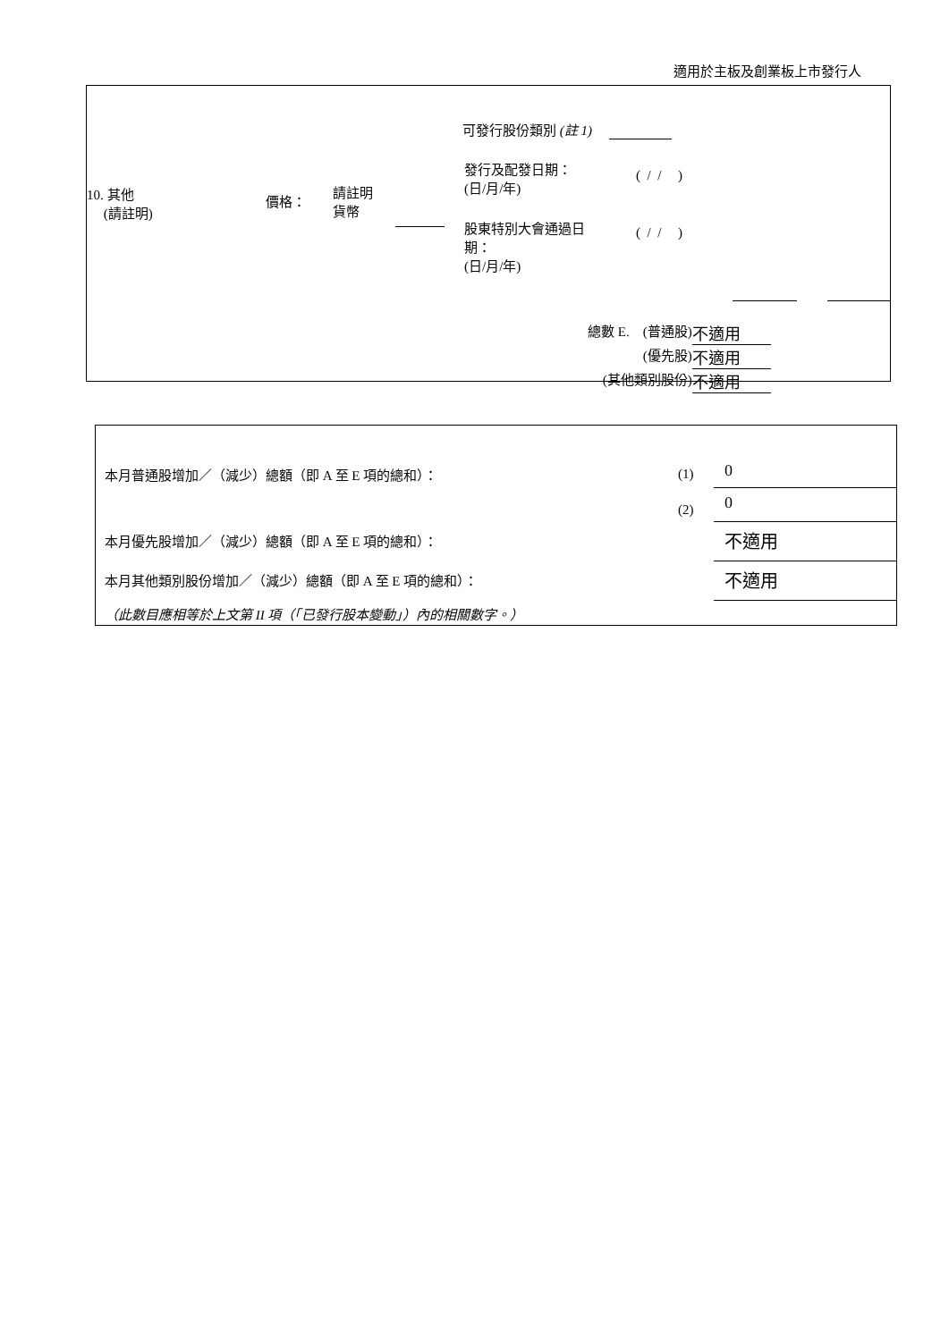適用於主板及創業板上市發行人
| 10. 其他 (請註明) | 價格： | 請註明 貨幣 | | 可發行股份類別 (註 1) / 發行及配發日期： (日/月/年) / ( / / ) / / 股東特別大會通過日 期： (日/月/年) / ( / / ) / |
| 總數 E. | (普通股) | 不適用 |
| | (優先股) | 不適用 |
| (其他類別股份) | | 不適用 |
| 本月普通股增加／（減少）總額（即 A 至 E 項的總和）： | (1) | 0 |
| | (2) | 0 |
| 本月優先股增加／（減少）總額（即 A 至 E 項的總和）： | | 不適用 |
| 本月其他類別股份增加／（減少）總額（即 A 至 E 項的總和）： | | 不適用 |
| （此數目應相等於上文第 II 項（「已發行股本變動」）內的相關數字。） | | |